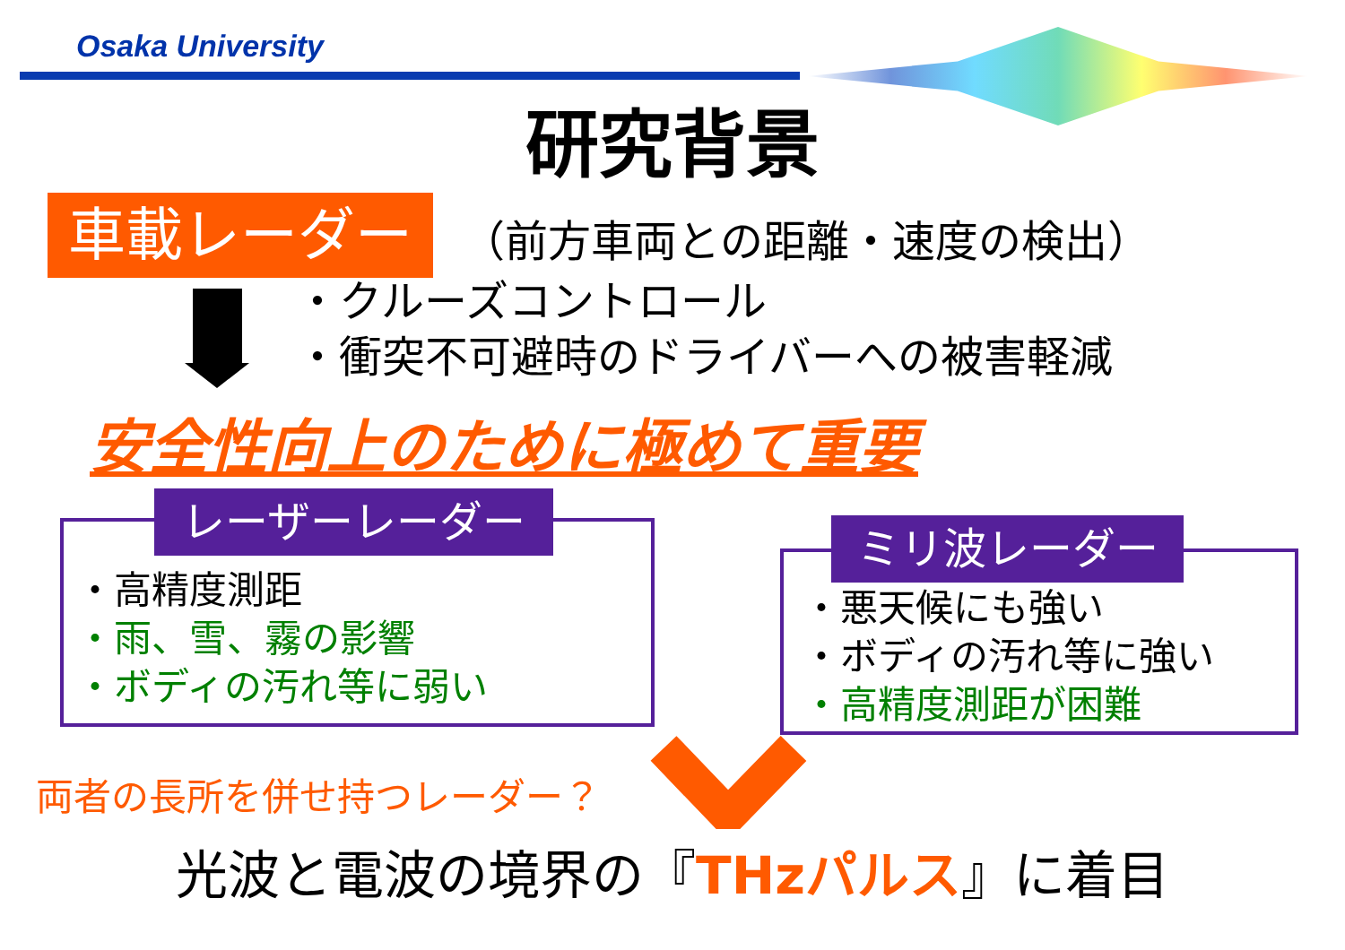Osaka University
研究背景
車載レーダー （前方車両との距離・速度の検出）
・クルーズコントロール
・衝突不可避時のドライバーへの被害軽減
安全性向上のために極めて重要
レーザーレーダー
・高精度測距
・雨、雪、霧の影響
・ボディの汚れ等に弱い
ミリ波レーダー
・悪天候にも強い
・ボディの汚れ等に強い
・高精度測距が困難
両者の長所を併せ持つレーダー？
光波と電波の境界の『THzパルス』に着目